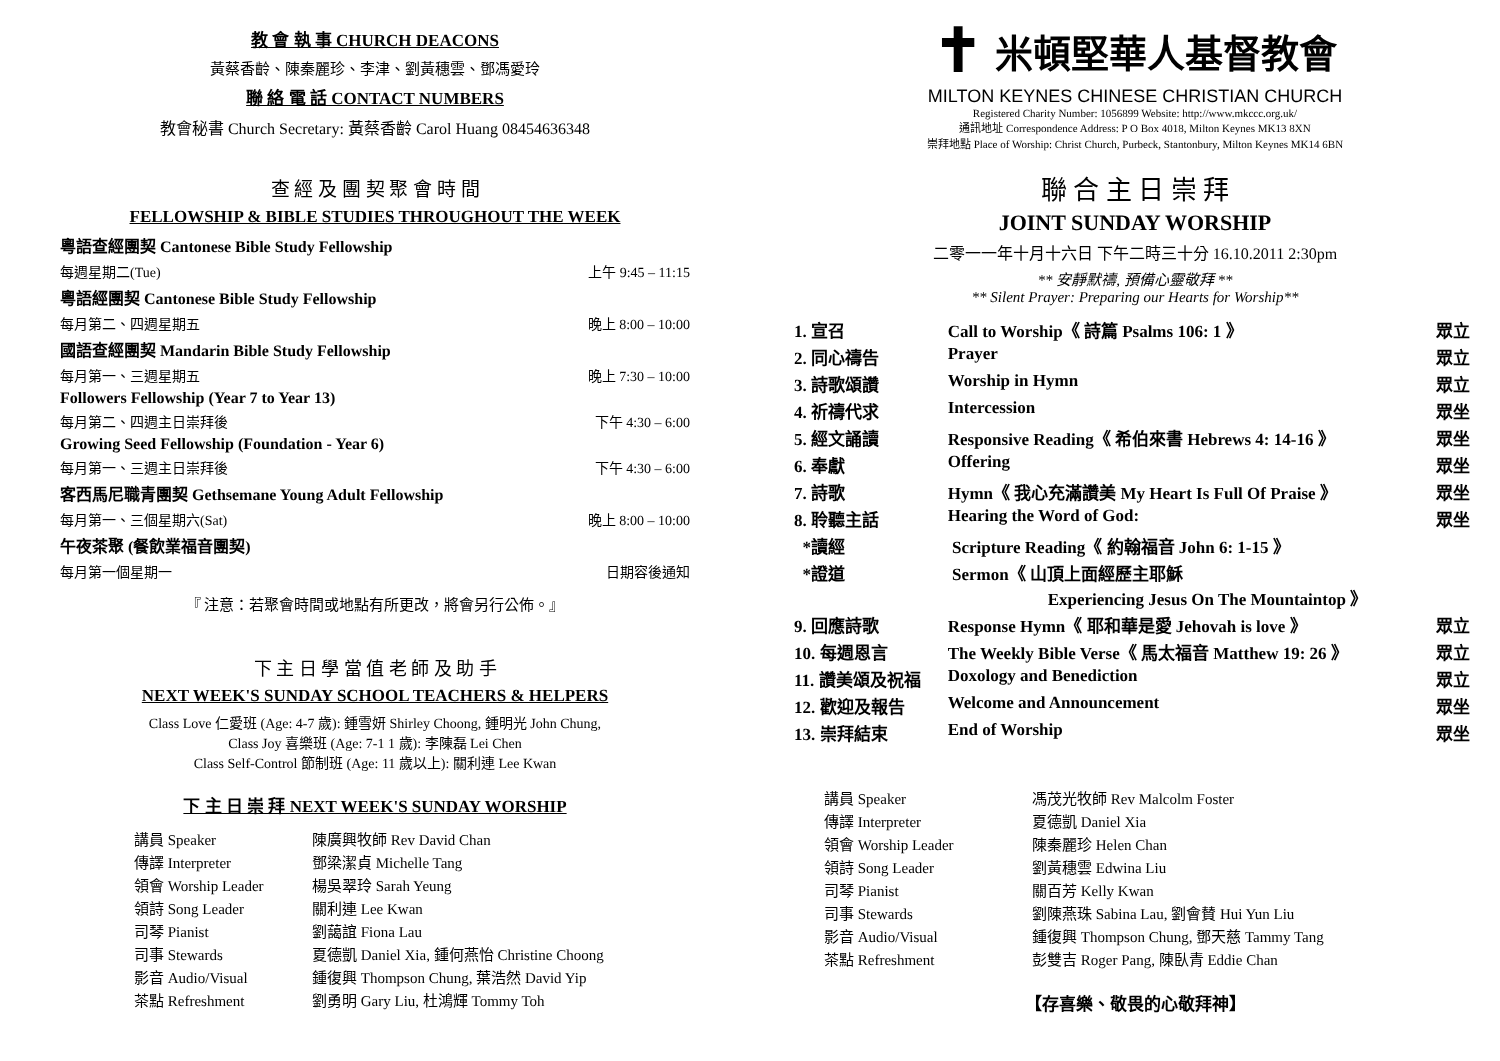教 會 執 事 CHURCH DEACONS
黃蔡香齡、陳秦麗珍、李津、劉黃穗雲、鄧馮愛玲
聯 絡 電 話 CONTACT NUMBERS
教會秘書 Church Secretary: 黃蔡香齡 Carol Huang 08454636348
查 經 及 團 契 聚 會 時 間
FELLOWSHIP & BIBLE STUDIES THROUGHOUT THE WEEK
粵語查經團契 Cantonese Bible Study Fellowship
每週星期二(Tue) 上午 9:45 – 11:15
粵語經團契 Cantonese Bible Study Fellowship
每月第二、四週星期五 晚上 8:00 – 10:00
國語查經團契 Mandarin Bible Study Fellowship
每月第一、三週星期五 晚上 7:30 – 10:00
Followers Fellowship (Year 7 to Year 13)
每月第二、四週主日崇拜後 下午 4:30 – 6:00
Growing Seed Fellowship (Foundation - Year 6)
每月第一、三週主日崇拜後 下午 4:30 – 6:00
客西馬尼職青團契 Gethsemane Young Adult Fellowship
每月第一、三個星期六(Sat) 晚上 8:00 – 10:00
午夜茶聚 (餐飲業福音團契)
每月第一個星期一 日期容後通知
『 注意：若聚會時間或地點有所更改，將會另行公佈。』
下 主 日 學 當 值 老 師 及 助 手
NEXT WEEK'S SUNDAY SCHOOL TEACHERS & HELPERS
Class Love 仁愛班 (Age: 4-7 歲): 鍾雪妍 Shirley Choong, 鍾明光 John Chung,
Class Joy 喜樂班 (Age: 7-1 1 歲): 李陳磊 Lei Chen
Class Self-Control 節制班 (Age: 11 歲以上): 關利連 Lee Kwan
下 主 日 崇 拜 NEXT WEEK'S SUNDAY WORSHIP
| 講員 Speaker | 陳廣興牧師 Rev David Chan |
| 傳譯 Interpreter | 鄧梁潔貞 Michelle Tang |
| 領會 Worship Leader | 楊吳翠玲 Sarah Yeung |
| 領詩 Song Leader | 關利連 Lee Kwan |
| 司琴 Pianist | 劉藹誼 Fiona Lau |
| 司事 Stewards | 夏德凱 Daniel Xia, 鍾何燕怡 Christine Choong |
| 影音 Audio/Visual | 鍾復興 Thompson Chung, 葉浩然 David Yip |
| 茶點 Refreshment | 劉勇明 Gary Liu, 杜鴻輝 Tommy Toh |
✝ 米頓堅華人基督教會
MILTON KEYNES CHINESE CHRISTIAN CHURCH
Registered Charity Number: 1056899 Website: http://www.mkccc.org.uk/
通訊地址 Correspondence Address: P O Box 4018, Milton Keynes MK13 8XN
崇拜地點 Place of Worship: Christ Church, Purbeck, Stantonbury, Milton Keynes MK14 6BN
聯 合 主 日 崇 拜
JOINT SUNDAY WORSHIP
二零一一年十月十六日 下午二時三十分 16.10.2011 2:30pm
** 安靜默禱, 預備心靈敬拜 **
** Silent Prayer: Preparing our Hearts for Worship**
| 1. 宣召 | Call to Worship《 詩篇 Psalms 106: 1 》 | 眾立 |
| 2. 同心禱告 | Prayer | 眾立 |
| 3. 詩歌頌讚 | Worship in Hymn | 眾立 |
| 4. 祈禱代求 | Intercession | 眾坐 |
| 5. 經文誦讀 | Responsive Reading《 希伯來書 Hebrews 4: 14-16 》 | 眾坐 |
| 6. 奉獻 | Offering | 眾坐 |
| 7. 詩歌 | Hymn《 我心充滿讚美 My Heart Is Full Of Praise 》 | 眾坐 |
| 8. 聆聽主話 | Hearing the Word of God: | 眾坐 |
| *讀經 | Scripture Reading《 約翰福音 John 6: 1-15 》 | |
| *證道 | Sermon《 山頂上面經歷主耶穌 Experiencing Jesus On The Mountaintop 》 | |
| 9. 回應詩歌 | Response Hymn《 耶和華是愛 Jehovah is love 》 | 眾立 |
| 10. 每週恩言 | The Weekly Bible Verse《 馬太福音 Matthew 19: 26 》 | 眾立 |
| 11. 讚美頌及祝福 | Doxology and Benediction | 眾立 |
| 12. 歡迎及報告 | Welcome and Announcement | 眾坐 |
| 13. 崇拜結束 | End of Worship | 眾坐 |
| 講員 Speaker | 馮茂光牧師 Rev Malcolm Foster |
| 傳譯 Interpreter | 夏德凱 Daniel Xia |
| 領會 Worship Leader | 陳秦麗珍 Helen Chan |
| 領詩 Song Leader | 劉黃穗雲 Edwina Liu |
| 司琴 Pianist | 關百芳 Kelly Kwan |
| 司事 Stewards | 劉陳燕珠 Sabina Lau, 劉會賛 Hui Yun Liu |
| 影音 Audio/Visual | 鍾復興 Thompson Chung, 鄧天慈 Tammy Tang |
| 茶點 Refreshment | 彭雙吉 Roger Pang, 陳臥青 Eddie Chan |
【存喜樂、敬畏的心敬拜神】